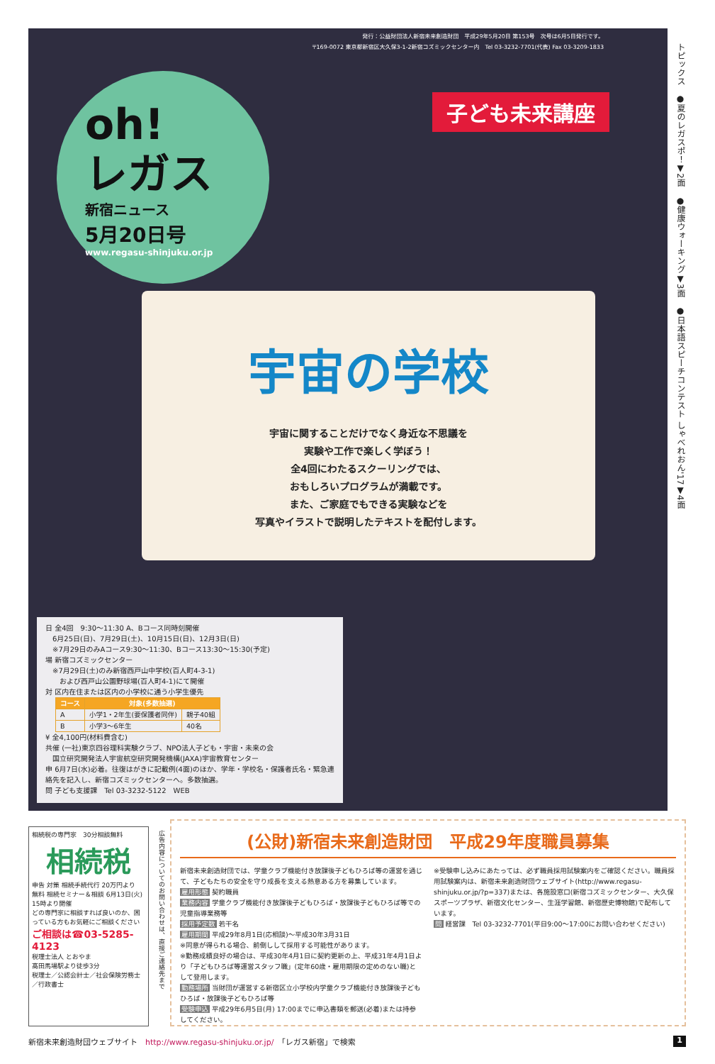発行：公益財団法人新宿未来創造財団　平成29年5月20日 第153号　次号は6月5日発行です。
〒169-0072 東京都新宿区大久保3-1-2新宿コズミックセンター内　Tel 03-3232-7701(代表) Fax 03-3209-1833
oh!
レガス
新宿ニュース
5月20日号
www.regasu-shinjuku.or.jp
子ども未来講座
宇宙の学校
宇宙に関することだけでなく身近な不思議を
実験や工作で楽しく学ぼう！
全4回にわたるスクーリングでは、
おもしろいプログラムが満載です。
また、ご家庭でもできる実験などを
写真やイラストで説明したテキストを配付します。
日 全4回　9:30～11:30 A、Bコース同時刻開催
　6月25日(日)、7月29日(土)、10月15日(日)、12月3日(日)
　※7月29日のみAコース9:30～11:30、Bコース13:30～15:30(予定)
場 新宿コズミックセンター
　※7月29日(土)のみ新宿西戸山中学校(百人町4-3-1)
　　および西戸山公園野球場(百人町4-1)にて開催
対 区内在住または区内の小学校に通う小学生優先
| コース | 対象(多数抽選) | |
| --- | --- | --- |
| A | 小学1・2年生(要保護者同伴) | 親子40組 |
| B | 小学3～6年生 | 40名 |
¥ 全4,100円(材料費含む)
共催 (一社)東京四谷理科実験クラブ、NPO法人子ども・宇宙・未来の会
　国立研究開発法人宇宙航空研究開発機構(JAXA)宇宙教育センター
申 6月7日(水)必着。往復はがきに記載例(4面)のほか、学年・学校名・保護者氏名・緊急連絡先を記入し、新宿コズミックセンターへ。多数抽選。
問 子ども支援課　Tel 03-3232-5122　WEB
トピックス　●夏のレガスポ！▼2面　●健康ウォーキング▼3面　●日本語スピーチコンテスト しゃべれおん'17▼4面
相続税の専門家　30分相談無料
相続税
申告 対策 相続手続代行 20万円より
無料 相続セミナー＆相談 6月13日(火) 15時より開催
どの専門家に相談すれば良いのか、困っている方もお気軽にご相談ください
ご相談は☎03-5285-4123
税理士法人 とおやま
高田馬場駅より徒歩3分
税理士／公認会計士／社会保険労務士／行政書士
広告内容についてのお問い合わせは、直接ご連絡先まで
(公財)新宿未来創造財団　平成29年度職員募集
新宿未来創造財団では、学童クラブ機能付き放課後子どもひろば等の運営を通じて、子どもたちの安全を守り成長を支える熱意ある方を募集しています。
雇用形態 契約職員
業務内容 学童クラブ機能付き放課後子どもひろば・放課後子どもひろば等での児童指導業務等
採用予定数 若干名
雇用期間 平成29年8月1日(応相談)～平成30年3月31日
※同意が得られる場合、前倒しして採用する可能性があります。
※勤務成績良好の場合は、平成30年4月1日に契約更新の上、平成31年4月1日より「子どもひろば等運営スタッフ職」(定年60歳・雇用期限の定めのない職)として登用します。
勤務場所 当財団が運営する新宿区立小学校内学童クラブ機能付き放課後子どもひろば・放課後子どもひろば等
受験申込 平成29年6月5日(月) 17:00までに申込書類を郵送(必着)または持参してください。
※受験申し込みにあたっては、必ず職員採用試験案内をご確認ください。職員採用試験案内は、新宿未来創造財団ウェブサイト(http://www.regasu-shinjuku.or.jp/?p=337)または、各施設窓口(新宿コズミックセンター、大久保スポーツプラザ、新宿文化センター、生涯学習館、新宿歴史博物館)で配布しています。
問 経営課　Tel 03-3232-7701(平日9:00～17:00にお問い合わせください)
新宿未来創造財団ウェブサイト　http://www.regasu-shinjuku.or.jp/　「レガス新宿」で検索 1